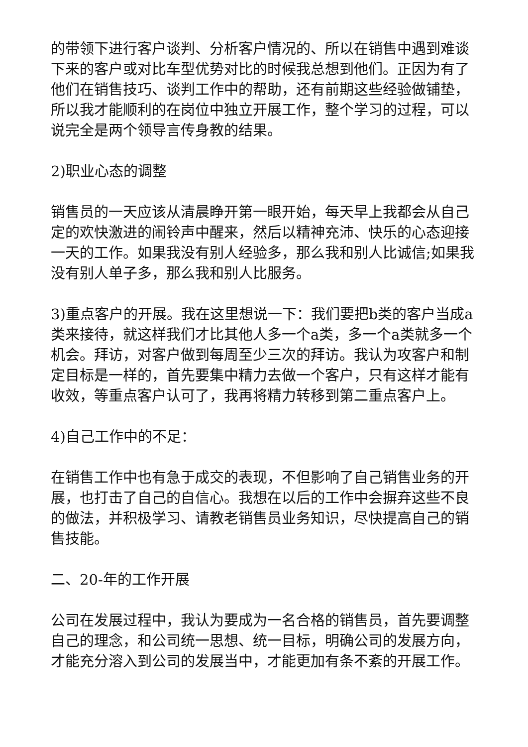的带领下进行客户谈判、分析客户情况的、所以在销售中遇到难谈下来的客户或对比车型优势对比的时候我总想到他们。正因为有了他们在销售技巧、谈判工作中的帮助，还有前期这些经验做铺垫，所以我才能顺利的在岗位中独立开展工作，整个学习的过程，可以说完全是两个领导言传身教的结果。
2)职业心态的调整
销售员的一天应该从清晨睁开第一眼开始，每天早上我都会从自己定的欢快激进的闹铃声中醒来，然后以精神充沛、快乐的心态迎接一天的工作。如果我没有别人经验多，那么我和别人比诚信;如果我没有别人单子多，那么我和别人比服务。
3)重点客户的开展。我在这里想说一下：我们要把b类的客户当成a类来接待，就这样我们才比其他人多一个a类，多一个a类就多一个机会。拜访，对客户做到每周至少三次的拜访。我认为攻客户和制定目标是一样的，首先要集中精力去做一个客户，只有这样才能有收效，等重点客户认可了，我再将精力转移到第二重点客户上。
4)自己工作中的不足：
在销售工作中也有急于成交的表现，不但影响了自己销售业务的开展，也打击了自己的自信心。我想在以后的工作中会摒弃这些不良的做法，并积极学习、请教老销售员业务知识，尽快提高自己的销售技能。
二、20-年的工作开展
公司在发展过程中，我认为要成为一名合格的销售员，首先要调整自己的理念，和公司统一思想、统一目标，明确公司的发展方向，才能充分溶入到公司的发展当中，才能更加有条不紊的开展工作。